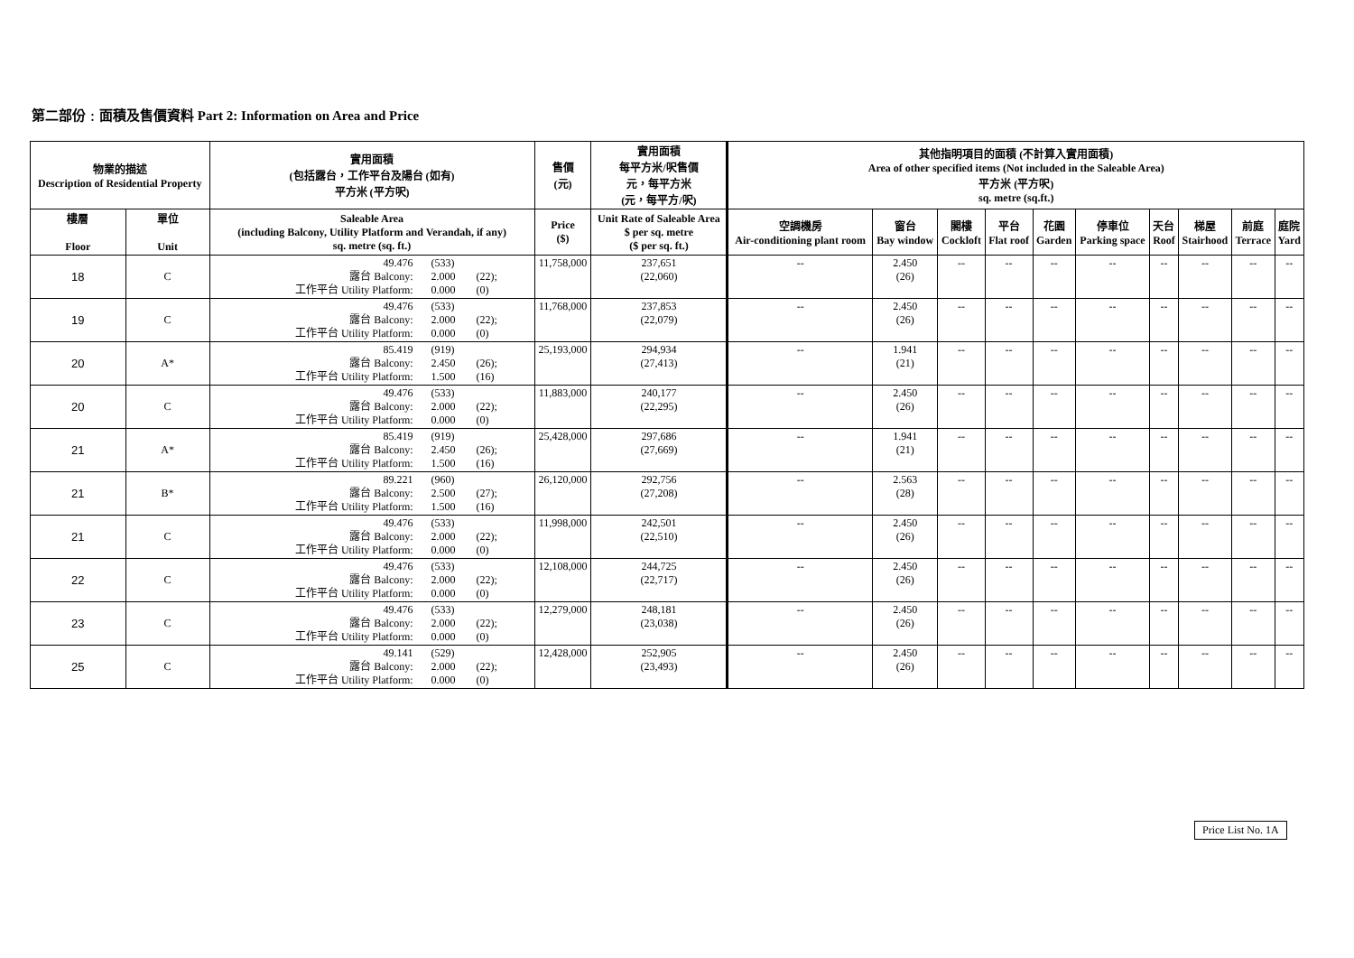第二部份﹕面積及售價資料 Part 2: Information on Area and Price
| 物業的描述 Description of Residential Property | | 實用面積 (包括露台，工作平台及陽台 (如有) 平方米 (平方呎) | 售價 (元) | 實用面積 每平方米/呎售價 元，每平方米 (元，每平方/呎) | 其他指明項目的面積 (不計算入實用面積) Area of other specified items (Not included in the Saleable Area) 平方米 (平方呎) sq. metre (sq.ft.) | | | | | | | | | |
| --- | --- | --- | --- | --- | --- | --- | --- | --- | --- | --- | --- | --- | --- | --- |
| 樓層 Floor | 單位 Unit | Saleable Area (including Balcony, Utility Platform and Verandah, if any) sq. metre (sq. ft.) | Price ($) | Unit Rate of Saleable Area $ per sq. metre ($ per sq. ft.) | 空調機房 Air-conditioning plant room | 窗台 Bay window | 閣樓 Cockloft | 平台 Flat roof | 花園 Garden | 停車位 Parking space | 天台 Roof | 梯屋 Stairhood | 前庭 Terrace | 庭院 Yard |
| 18 | C | 49.476 (533) 露台 Balcony: 2.000 (22); 工作平台 Utility Platform: 0.000 (0) | 11,758,000 | 237,651 (22,060) | -- | 2.450 (26) | -- | -- | -- | -- | -- | -- | -- | -- |
| 19 | C | 49.476 (533) 露台 Balcony: 2.000 (22); 工作平台 Utility Platform: 0.000 (0) | 11,768,000 | 237,853 (22,079) | -- | 2.450 (26) | -- | -- | -- | -- | -- | -- | -- | -- |
| 20 | A* | 85.419 (919) 露台 Balcony: 2.450 (26); 工作平台 Utility Platform: 1.500 (16) | 25,193,000 | 294,934 (27,413) | -- | 1.941 (21) | -- | -- | -- | -- | -- | -- | -- | -- |
| 20 | C | 49.476 (533) 露台 Balcony: 2.000 (22); 工作平台 Utility Platform: 0.000 (0) | 11,883,000 | 240,177 (22,295) | -- | 2.450 (26) | -- | -- | -- | -- | -- | -- | -- | -- |
| 21 | A* | 85.419 (919) 露台 Balcony: 2.450 (26); 工作平台 Utility Platform: 1.500 (16) | 25,428,000 | 297,686 (27,669) | -- | 1.941 (21) | -- | -- | -- | -- | -- | -- | -- | -- |
| 21 | B* | 89.221 (960) 露台 Balcony: 2.500 (27); 工作平台 Utility Platform: 1.500 (16) | 26,120,000 | 292,756 (27,208) | -- | 2.563 (28) | -- | -- | -- | -- | -- | -- | -- | -- |
| 21 | C | 49.476 (533) 露台 Balcony: 2.000 (22); 工作平台 Utility Platform: 0.000 (0) | 11,998,000 | 242,501 (22,510) | -- | 2.450 (26) | -- | -- | -- | -- | -- | -- | -- | -- |
| 22 | C | 49.476 (533) 露台 Balcony: 2.000 (22); 工作平台 Utility Platform: 0.000 (0) | 12,108,000 | 244,725 (22,717) | -- | 2.450 (26) | -- | -- | -- | -- | -- | -- | -- | -- |
| 23 | C | 49.476 (533) 露台 Balcony: 2.000 (22); 工作平台 Utility Platform: 0.000 (0) | 12,279,000 | 248,181 (23,038) | -- | 2.450 (26) | -- | -- | -- | -- | -- | -- | -- | -- |
| 25 | C | 49.141 (529) 露台 Balcony: 2.000 (22); 工作平台 Utility Platform: 0.000 (0) | 12,428,000 | 252,905 (23,493) | -- | 2.450 (26) | -- | -- | -- | -- | -- | -- | -- | -- |
Price List No. 1A